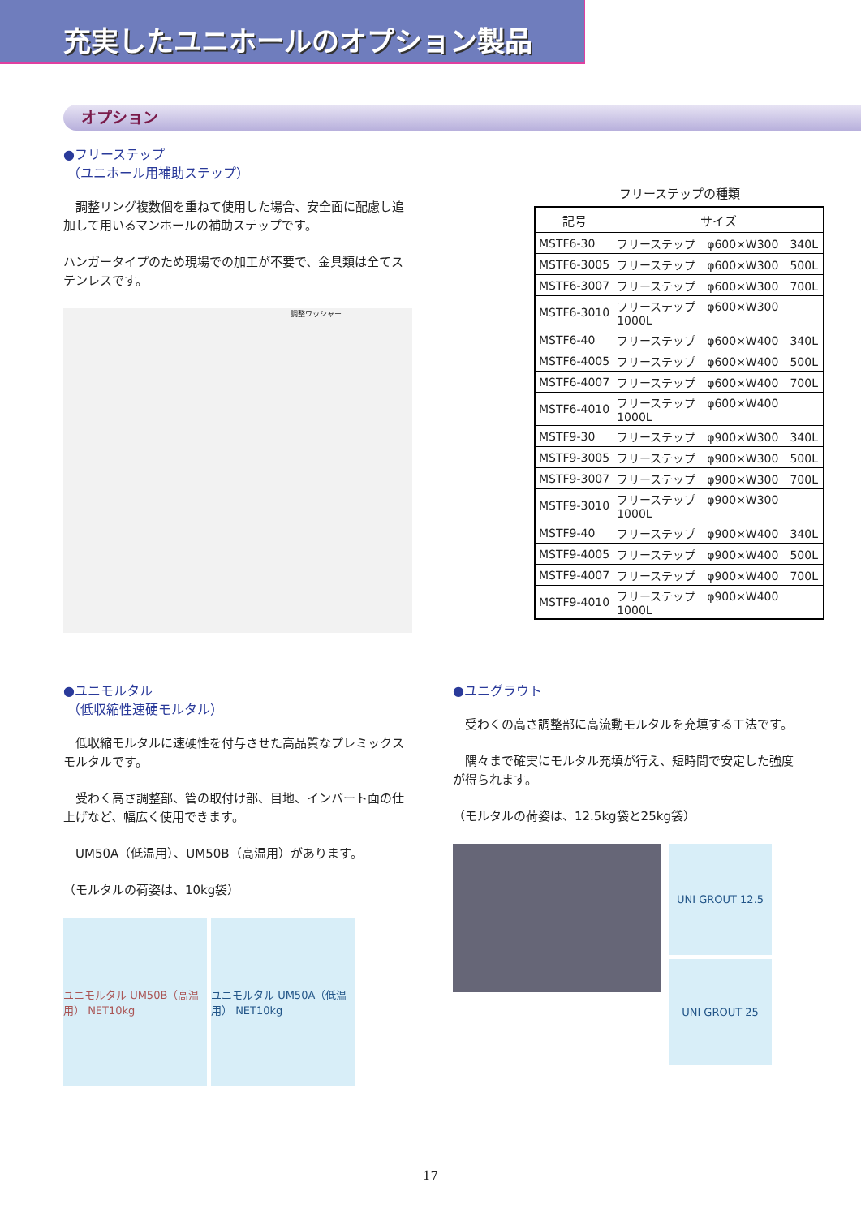充実したユニホールのオプション製品
オプション
●フリーステップ
（ユニホール用補助ステップ）
　調整リング複数個を重ねて使用した場合、安全面に配慮し追加して用いるマンホールの補助ステップです。
ハンガータイプのため現場での加工が不要で、金具類は全てステンレスです。
調整ワッシャー
フリーステップの種類
| 記号 | サイズ |
| --- | --- |
| MSTF6-30 | フリーステップ φ600×W300 340L |
| MSTF6-3005 | フリーステップ φ600×W300 500L |
| MSTF6-3007 | フリーステップ φ600×W300 700L |
| MSTF6-3010 | フリーステップ φ600×W300 1000L |
| MSTF6-40 | フリーステップ φ600×W400 340L |
| MSTF6-4005 | フリーステップ φ600×W400 500L |
| MSTF6-4007 | フリーステップ φ600×W400 700L |
| MSTF6-4010 | フリーステップ φ600×W400 1000L |
| MSTF9-30 | フリーステップ φ900×W300 340L |
| MSTF9-3005 | フリーステップ φ900×W300 500L |
| MSTF9-3007 | フリーステップ φ900×W300 700L |
| MSTF9-3010 | フリーステップ φ900×W300 1000L |
| MSTF9-40 | フリーステップ φ900×W400 340L |
| MSTF9-4005 | フリーステップ φ900×W400 500L |
| MSTF9-4007 | フリーステップ φ900×W400 700L |
| MSTF9-4010 | フリーステップ φ900×W400 1000L |
●ユニモルタル
（低収縮性速硬モルタル）
　低収縮モルタルに速硬性を付与させた高品質なプレミックスモルタルです。
　受わく高さ調整部、管の取付け部、目地、インバート面の仕上げなど、幅広く使用できます。
　UM50A（低温用）、UM50B（高温用）があります。
（モルタルの荷姿は、10kg袋）
ユニモルタル UM50B（高温用） NET10kg
ユニモルタル UM50A（低温用） NET10kg
●ユニグラウト
　受わくの高さ調整部に高流動モルタルを充填する工法です。
　隅々まで確実にモルタル充填が行え、短時間で安定した強度が得られます。
（モルタルの荷姿は、12.5kg袋と25kg袋）
UNI GROUT 12.5
UNI GROUT 25
17